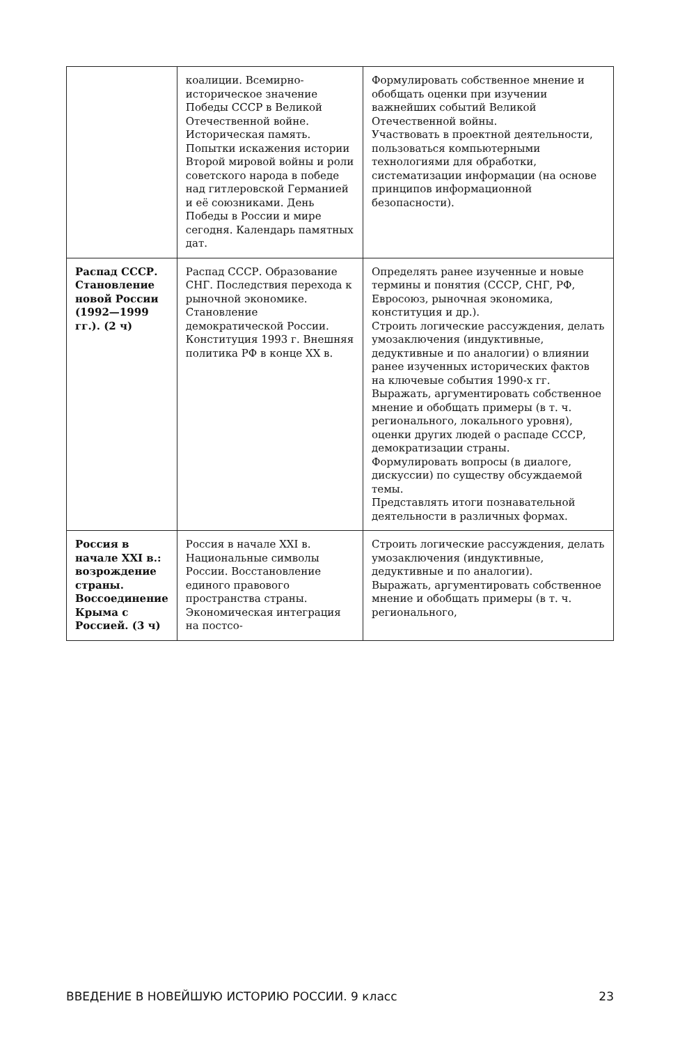| | коалиции. Всемирно-историческое значение Победы СССР в Великой Отечественной войне. Историческая память. Попытки искажения истории Второй мировой войны и роли советского народа в победе над гитлеровской Германией и её союзниками. День Победы в России и мире сегодня. Календарь памятных дат. | Формулировать собственное мнение и обобщать оценки при изучении важнейших событий Великой Отечественной войны. Участвовать в проектной деятельности, пользоваться компьютерными технологиями для обработки, систематизации информации (на основе принципов информационной безопасности). |
| Распад СССР. Становление новой России (1992—1999 гг.). (2 ч) | Распад СССР. Образование СНГ. Последствия перехода к рыночной экономике. Становление демократической России. Конституция 1993 г. Внешняя политика РФ в конце XX в. | Определять ранее изученные и новые термины и понятия (СССР, СНГ, РФ, Евросоюз, рыночная экономика, конституция и др.). Строить логические рассуждения, делать умозаключения (индуктивные, дедуктивные и по аналогии) о влиянии ранее изученных исторических фактов на ключевые события 1990-х гг. Выражать, аргументировать собственное мнение и обобщать примеры (в т. ч. регионального, локального уровня), оценки других людей о распаде СССР, демократизации страны. Формулировать вопросы (в диалоге, дискуссии) по существу обсуждаемой темы. Представлять итоги познавательной деятельности в различных формах. |
| Россия в начале XXI в.: возрождение страны. Воссоединение Крыма с Россией. (3 ч) | Россия в начале XXI в. Национальные символы России. Восстановление единого правового пространства страны. Экономическая интеграция на постсо- | Строить логические рассуждения, делать умозаключения (индуктивные, дедуктивные и по аналогии). Выражать, аргументировать собственное мнение и обобщать примеры (в т. ч. регионального, |
ВВЕДЕНИЕ В НОВЕЙШУЮ ИСТОРИЮ РОССИИ. 9 класс 23